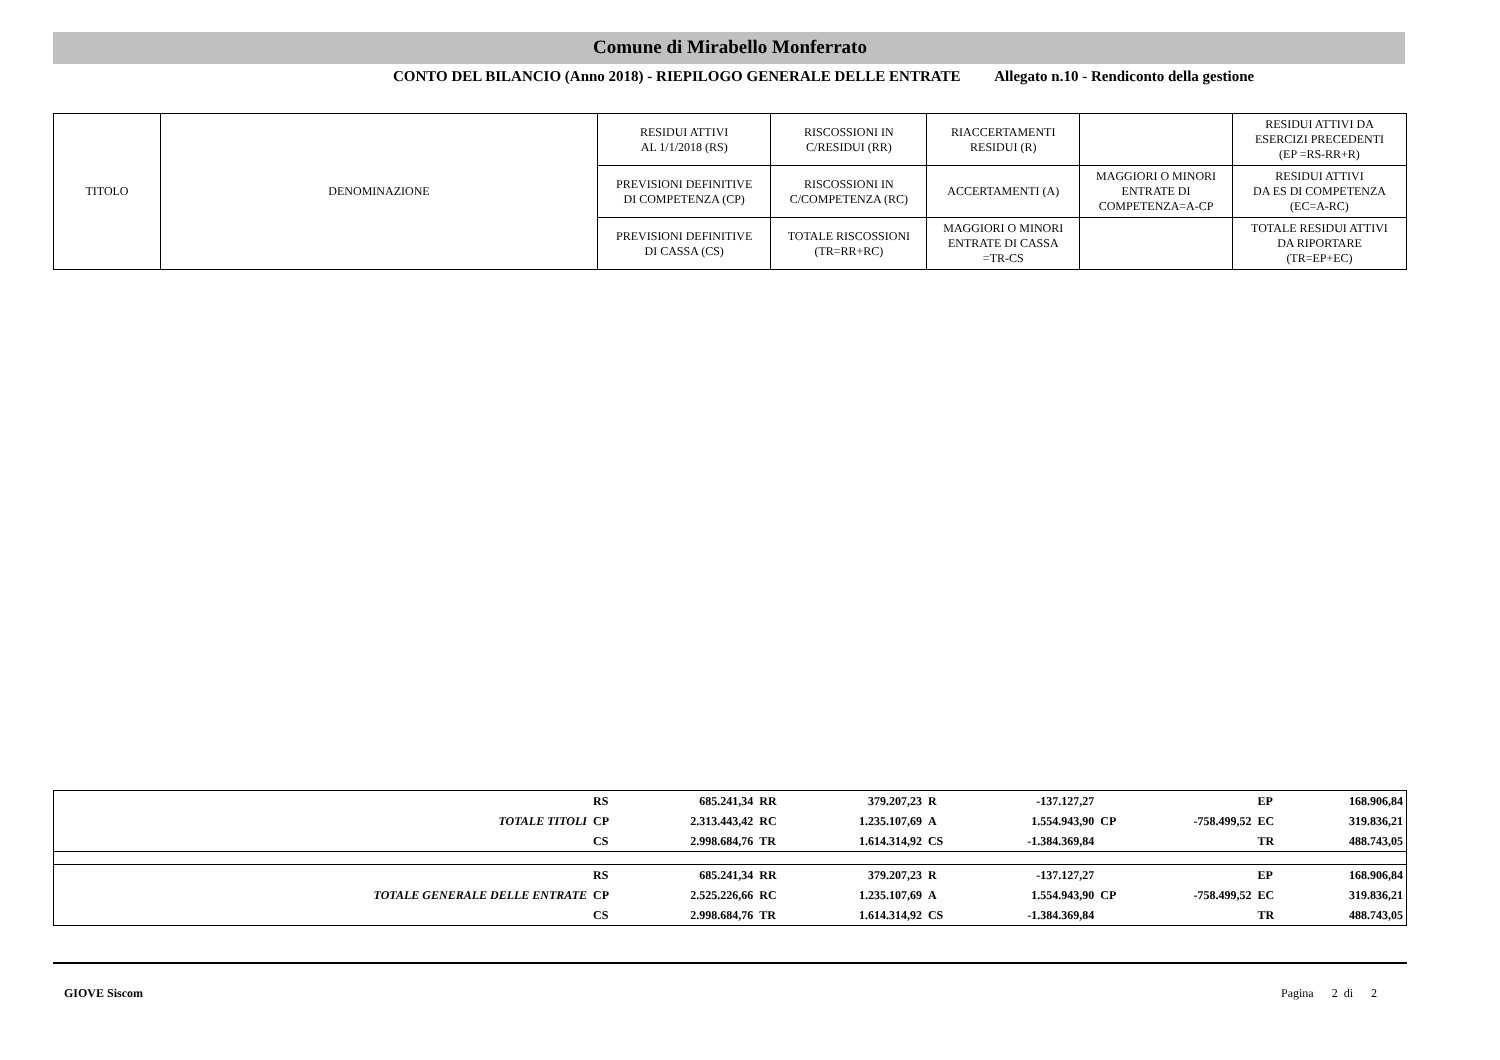Comune di Mirabello Monferrato
CONTO DEL BILANCIO (Anno 2018) - RIEPILOGO GENERALE DELLE ENTRATE Allegato n.10 - Rendiconto della gestione
| TITOLO | DENOMINAZIONE | RESIDUI ATTIVI AL 1/1/2018 (RS) | RISCOSSIONI IN C/RESIDUI (RR) | RIACCERTAMENTI RESIDUI (R) | | RESIDUI ATTIVI DA ESERCIZI PRECEDENTI (EP =RS-RR+R) |
| | | PREVISIONI DEFINITIVE DI COMPETENZA (CP) | RISCOSSIONI IN C/COMPETENZA (RC) | ACCERTAMENTI (A) | MAGGIORI O MINORI ENTRATE DI COMPETENZA=A-CP | RESIDUI ATTIVI DA ES DI COMPETENZA (EC=A-RC) |
| | | PREVISIONI DEFINITIVE DI CASSA (CS) | TOTALE RISCOSSIONI (TR=RR+RC) | MAGGIORI O MINORI ENTRATE DI CASSA =TR-CS | | TOTALE RESIDUI ATTIVI DA RIPORTARE (TR=EP+EC) |
| | RS | 685.241,34 | RR | 379.207,23 | R | -137.127,27 | | | EP | 168.906,84 |
| TOTALE TITOLI | CP | 2.313.443,42 | RC | 1.235.107,69 | A | 1.554.943,90 | CP | -758.499,52 | EC | 319.836,21 |
| | CS | 2.998.684,76 | TR | 1.614.314,92 | CS | -1.384.369,84 | | | TR | 488.743,05 |
| | RS | 685.241,34 | RR | 379.207,23 | R | -137.127,27 | | | EP | 168.906,84 |
| TOTALE GENERALE DELLE ENTRATE | CP | 2.525.226,66 | RC | 1.235.107,69 | A | 1.554.943,90 | CP | -758.499,52 | EC | 319.836,21 |
| | CS | 2.998.684,76 | TR | 1.614.314,92 | CS | -1.384.369,84 | | | TR | 488.743,05 |
GIOVE Siscom Pagina 2 di 2